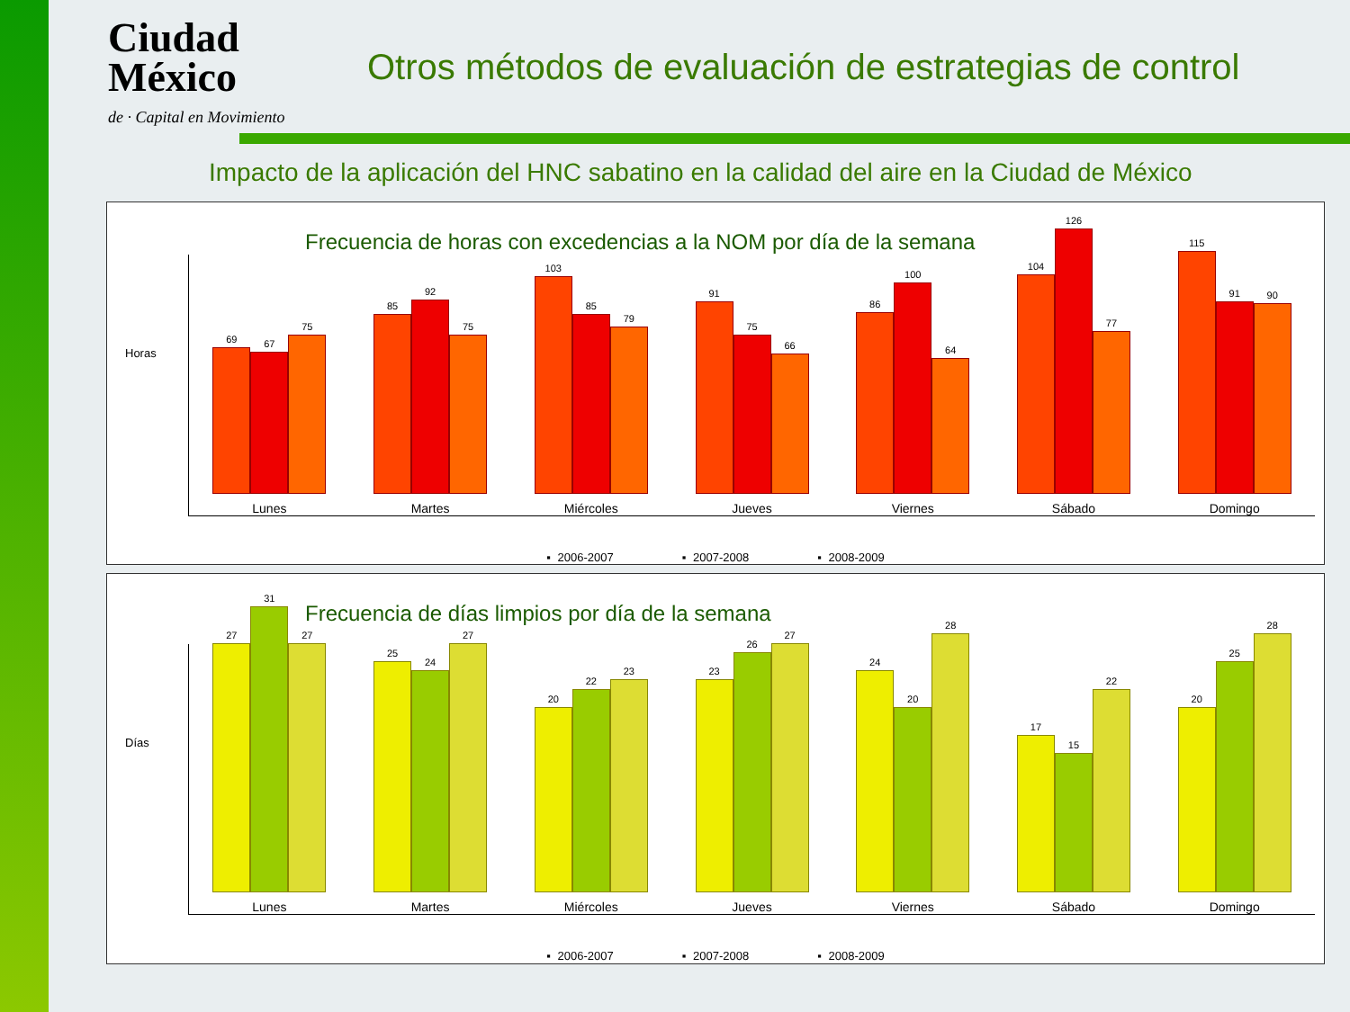Ciudad
México
de · Capital en Movimiento
Otros métodos de evaluación de estrategias de control
Impacto de la aplicación del HNC sabatino en la calidad del aire en la Ciudad de México
Frecuencia de horas con excedencias a la NOM por día de la semana
Horas
69
67
75
Lunes
85
92
75
Martes
103
85
79
Miércoles
91
75
66
Jueves
86
100
64
Viernes
104
126
77
Sábado
115
91
90
Domingo
▪ 2006-2007 ▪ 2007-2008 ▪ 2008-2009
Frecuencia de días limpios por día de la semana
Días
27
31
27
Lunes
25
24
27
Martes
20
22
23
Miércoles
23
26
27
Jueves
24
20
28
Viernes
17
15
22
Sábado
20
25
28
Domingo
▪ 2006-2007 ▪ 2007-2008 ▪ 2008-2009